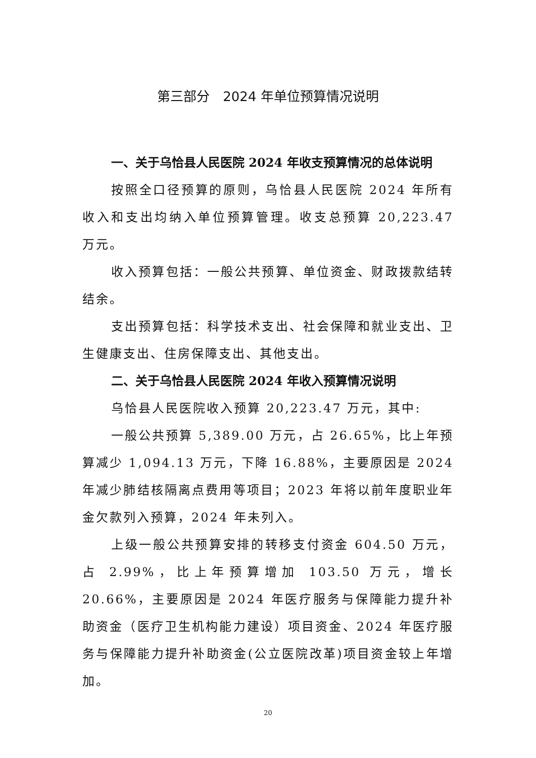第三部分　2024 年单位预算情况说明
一、关于乌恰县人民医院 2024 年收支预算情况的总体说明
按照全口径预算的原则，乌恰县人民医院 2024 年所有收入和支出均纳入单位预算管理。收支总预算 20,223.47 万元。
收入预算包括：一般公共预算、单位资金、财政拨款结转结余。
支出预算包括：科学技术支出、社会保障和就业支出、卫生健康支出、住房保障支出、其他支出。
二、关于乌恰县人民医院 2024 年收入预算情况说明
乌恰县人民医院收入预算 20,223.47 万元，其中:
一般公共预算 5,389.00 万元，占 26.65%，比上年预算减少 1,094.13 万元，下降 16.88%，主要原因是 2024 年减少肺结核隔离点费用等项目；2023 年将以前年度职业年金欠款列入预算，2024 年未列入。
上级一般公共预算安排的转移支付资金 604.50 万元，占 2.99%，比上年预算增加 103.50 万元，增长 20.66%，主要原因是 2024 年医疗服务与保障能力提升补助资金（医疗卫生机构能力建设）项目资金、2024 年医疗服务与保障能力提升补助资金(公立医院改革)项目资金较上年增加。
20